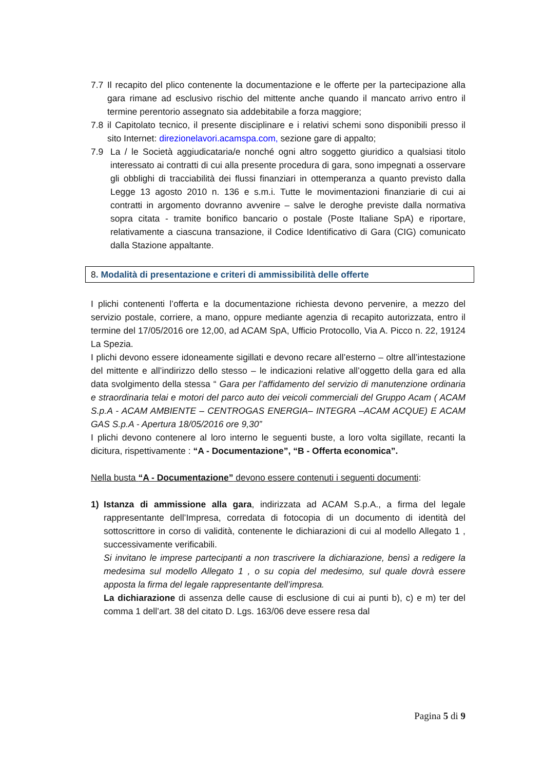7.7 Il recapito del plico contenente la documentazione e le offerte per la partecipazione alla gara rimane ad esclusivo rischio del mittente anche quando il mancato arrivo entro il termine perentorio assegnato sia addebitabile a forza maggiore;
7.8 il Capitolato tecnico, il presente disciplinare e i relativi schemi sono disponibili presso il sito Internet: direzionelavori.acamspa.com, sezione gare di appalto;
7.9 La / le Società aggiudicataria/e nonché ogni altro soggetto giuridico a qualsiasi titolo interessato ai contratti di cui alla presente procedura di gara, sono impegnati a osservare gli obblighi di tracciabilità dei flussi finanziari in ottemperanza a quanto previsto dalla Legge 13 agosto 2010 n. 136 e s.m.i. Tutte le movimentazioni finanziarie di cui ai contratti in argomento dovranno avvenire – salve le deroghe previste dalla normativa sopra citata - tramite bonifico bancario o postale (Poste Italiane SpA) e riportare, relativamente a ciascuna transazione, il Codice Identificativo di Gara (CIG) comunicato dalla Stazione appaltante.
8. Modalità di presentazione e criteri di ammissibilità delle offerte
I plichi contenenti l’offerta e la documentazione richiesta devono pervenire, a mezzo del servizio postale, corriere, a mano, oppure mediante agenzia di recapito autorizzata, entro il termine del 17/05/2016 ore 12,00, ad ACAM SpA, Ufficio Protocollo, Via A. Picco n. 22, 19124 La Spezia.
I plichi devono essere idoneamente sigillati e devono recare all’esterno – oltre all’intestazione del mittente e all’indirizzo dello stesso – le indicazioni relative all’oggetto della gara ed alla data svolgimento della stessa “ Gara per l’affidamento del servizio di manutenzione ordinaria e straordinaria telai e motori del parco auto dei veicoli commerciali del Gruppo Acam ( ACAM S.p.A - ACAM AMBIENTE – CENTROGAS ENERGIA– INTEGRA –ACAM ACQUE) E ACAM GAS S.p.A - Apertura 18/05/2016 ore 9,30”
I plichi devono contenere al loro interno le seguenti buste, a loro volta sigillate, recanti la dicitura, rispettivamente : “A - Documentazione”, “B - Offerta economica”.
Nella busta “A - Documentazione” devono essere contenuti i seguenti documenti:
1) Istanza di ammissione alla gara, indirizzata ad ACAM S.p.A., a firma del legale rappresentante dell’Impresa, corredata di fotocopia di un documento di identità del sottoscrittore in corso di validità, contenente le dichiarazioni di cui al modello Allegato 1 , successivamente verificabili.
Si invitano le imprese partecipanti a non trascrivere la dichiarazione, bensì a redigere la medesima sul modello Allegato 1 , o su copia del medesimo, sul quale dovrà essere apposta la firma del legale rappresentante dell’impresa.
La dichiarazione di assenza delle cause di esclusione di cui ai punti b), c) e m) ter del comma 1 dell’art. 38 del citato D. Lgs. 163/06 deve essere resa dal
Pagina 5 di 9